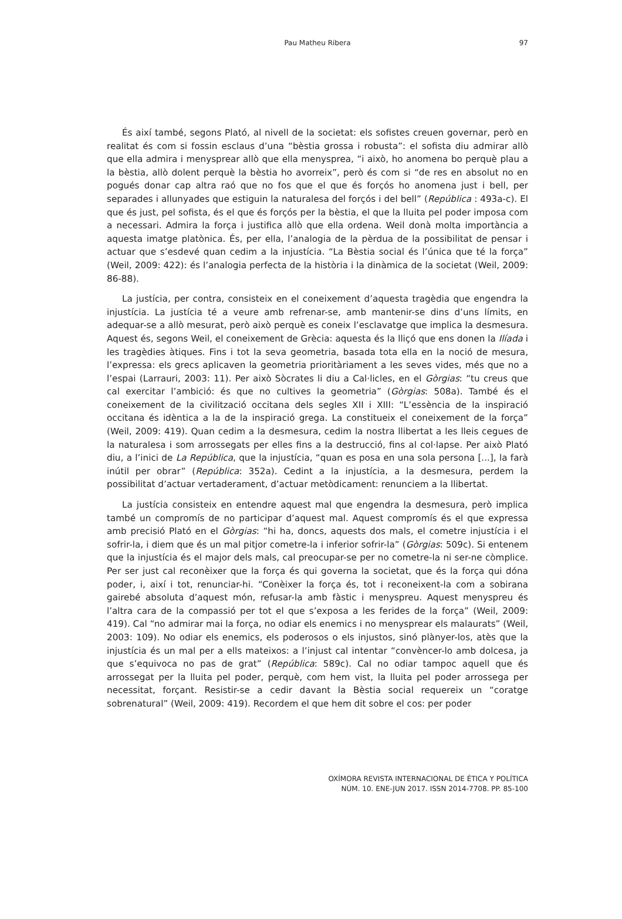Pau Matheu Ribera 97
És així també, segons Plató, al nivell de la societat: els sofistes creuen governar, però en realitat és com si fossin esclaus d’una “bèstia grossa i robusta”: el sofista diu admirar allò que ella admira i menysprear allò que ella menysprea, “i això, ho anomena bo perquè plau a la bèstia, allò dolent perquè la bèstia ho avorreix”, però és com si “de res en absolut no en pogués donar cap altra raó que no fos que el que és forçós ho anomena just i bell, per separades i allunyades que estiguin la naturalesa del forçós i del bell” (República : 493a-c). El que és just, pel sofista, és el que és forçós per la bèstia, el que la lluita pel poder imposa com a necessari. Admira la força i justifica allò que ella ordena. Weil donà molta importància a aquesta imatge platònica. És, per ella, l’analogia de la pèrdua de la possibilitat de pensar i actuar que s’esdevé quan cedim a la injustícia. “La Bèstia social és l’única que té la força” (Weil, 2009: 422): és l’analogia perfecta de la història i la dinàmica de la societat (Weil, 2009: 86-88).
La justícia, per contra, consisteix en el coneixement d’aquesta tragèdia que engendra la injustícia. La justícia té a veure amb refrenar-se, amb mantenir-se dins d’uns límits, en adequar-se a allò mesurat, però això perquè es coneix l’esclavatge que implica la desmesura. Aquest és, segons Weil, el coneixement de Grècia: aquesta és la lliçó que ens donen la Ilíada i les tragèdies àtiques. Fins i tot la seva geometria, basada tota ella en la noció de mesura, l’expressa: els grecs aplicaven la geometria prioritàriament a les seves vides, més que no a l’espai (Larrauri, 2003: 11). Per això Sòcrates li diu a Cal·licles, en el Gòrgias: “tu creus que cal exercitar l’ambició: és que no cultives la geometria” (Gòrgias: 508a). També és el coneixement de la civilització occitana dels segles XII i XIII: “L’essència de la inspiració occitana és idèntica a la de la inspiració grega. La constitueix el coneixement de la força” (Weil, 2009: 419). Quan cedim a la desmesura, cedim la nostra llibertat a les lleis cegues de la naturalesa i som arrossegats per elles fins a la destrucció, fins al col·lapse. Per això Plató diu, a l’inici de La República, que la injustícia, “quan es posa en una sola persona [...], la farà inútil per obrar” (República: 352a). Cedint a la injustícia, a la desmesura, perdem la possibilitat d’actuar vertaderament, d’actuar metòdicament: renunciem a la llibertat.
La justícia consisteix en entendre aquest mal que engendra la desmesura, però implica també un compromís de no participar d’aquest mal. Aquest compromís és el que expressa amb precisió Plató en el Gòrgias: “hi ha, doncs, aquests dos mals, el cometre injustícia i el sofrir-la, i diem que és un mal pitjor cometre-la i inferior sofrir-la” (Gòrgias: 509c). Si entenem que la injustícia és el major dels mals, cal preocupar-se per no cometre-la ni ser-ne còmplice. Per ser just cal reconèixer que la força és qui governa la societat, que és la força qui dóna poder, i, així i tot, renunciar-hi. “Conèixer la força és, tot i reconeixent-la com a sobirana gairebé absoluta d’aquest món, refusar-la amb fàstic i menyspreu. Aquest menyspreu és l’altra cara de la compassió per tot el que s’exposa a les ferides de la força” (Weil, 2009: 419). Cal “no admirar mai la força, no odiar els enemics i no menysprear els malaurats” (Weil, 2003: 109). No odiar els enemics, els poderosos o els injustos, sinó plànyer-los, atès que la injustícia és un mal per a ells mateixos: a l’injust cal intentar “convèncer-lo amb dolcesa, ja que s’equivoca no pas de grat” (República: 589c). Cal no odiar tampoc aquell que és arrossegat per la lluita pel poder, perquè, com hem vist, la lluita pel poder arrossega per necessitat, forçant. Resistir-se a cedir davant la Bèstia social requereix un “coratge sobrenatural” (Weil, 2009: 419). Recordem el que hem dit sobre el cos: per poder
OXÍMORA REVISTA INTERNACIONAL DE ÉTICA Y POLÍTICA
NÚM. 10. ENE-JUN 2017. ISSN 2014-7708. PP. 85-100